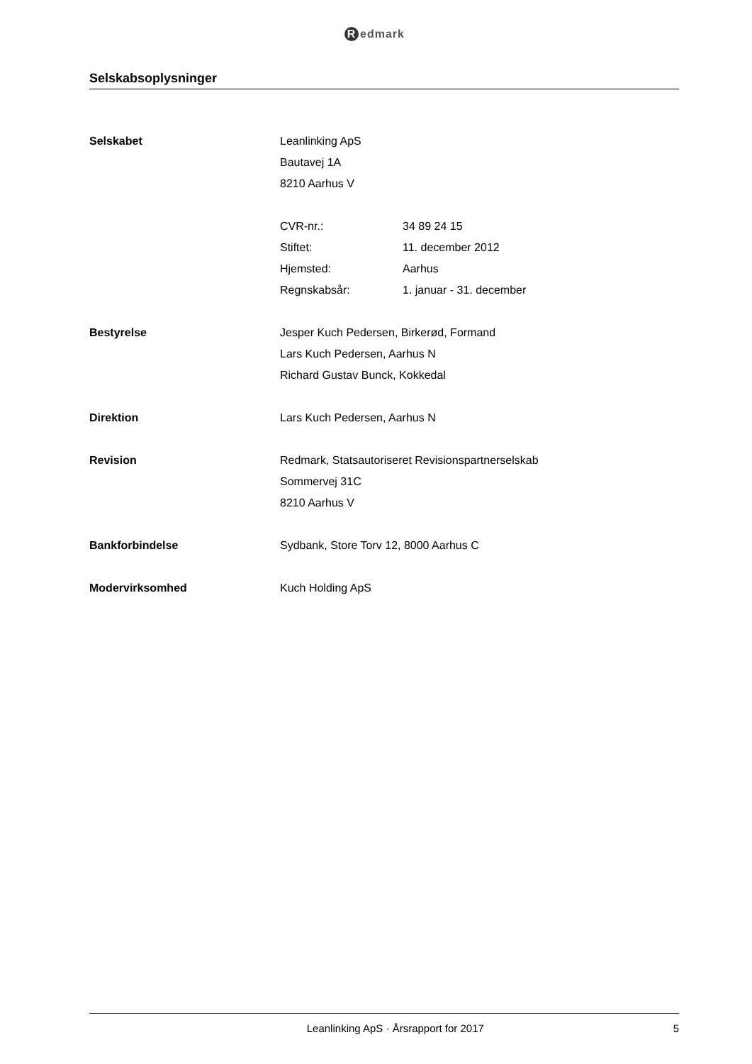Redmark
Selskabsoplysninger
Selskabet Leanlinking ApS
Bautavej 1A
8210 Aarhus V
CVR-nr.: 34 89 24 15
Stiftet: 11. december 2012
Hjemsted: Aarhus
Regnskabsår: 1. januar - 31. december
Bestyrelse Jesper Kuch Pedersen, Birkerød, Formand
Lars Kuch Pedersen, Aarhus N
Richard Gustav Bunck, Kokkedal
Direktion Lars Kuch Pedersen, Aarhus N
Revision Redmark, Statsautoriseret Revisionspartnerselskab
Sommervej 31C
8210 Aarhus V
Bankforbindelse Sydbank, Store Torv 12, 8000 Aarhus C
Modervirksomhed Kuch Holding ApS
Leanlinking ApS · Årsrapport for 2017
5